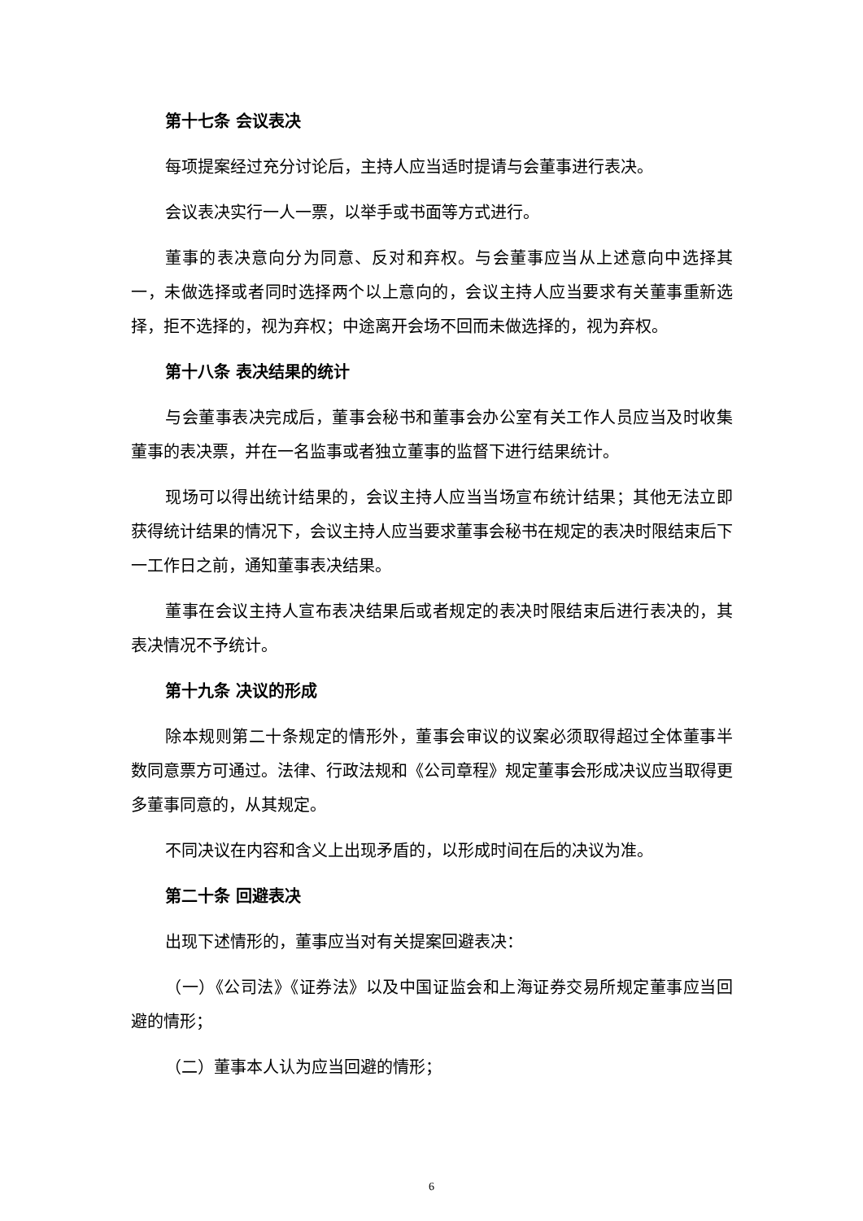第十七条 会议表决
每项提案经过充分讨论后，主持人应当适时提请与会董事进行表决。
会议表决实行一人一票，以举手或书面等方式进行。
董事的表决意向分为同意、反对和弃权。与会董事应当从上述意向中选择其一，未做选择或者同时选择两个以上意向的，会议主持人应当要求有关董事重新选择，拒不选择的，视为弃权；中途离开会场不回而未做选择的，视为弃权。
第十八条 表决结果的统计
与会董事表决完成后，董事会秘书和董事会办公室有关工作人员应当及时收集董事的表决票，并在一名监事或者独立董事的监督下进行结果统计。
现场可以得出统计结果的，会议主持人应当当场宣布统计结果；其他无法立即获得统计结果的情况下，会议主持人应当要求董事会秘书在规定的表决时限结束后下一工作日之前，通知董事表决结果。
董事在会议主持人宣布表决结果后或者规定的表决时限结束后进行表决的，其表决情况不予统计。
第十九条 决议的形成
除本规则第二十条规定的情形外，董事会审议的议案必须取得超过全体董事半数同意票方可通过。法律、行政法规和《公司章程》规定董事会形成决议应当取得更多董事同意的，从其规定。
不同决议在内容和含义上出现矛盾的，以形成时间在后的决议为准。
第二十条 回避表决
出现下述情形的，董事应当对有关提案回避表决：
（一）《公司法》《证券法》以及中国证监会和上海证券交易所规定董事应当回避的情形；
（二）董事本人认为应当回避的情形；
6